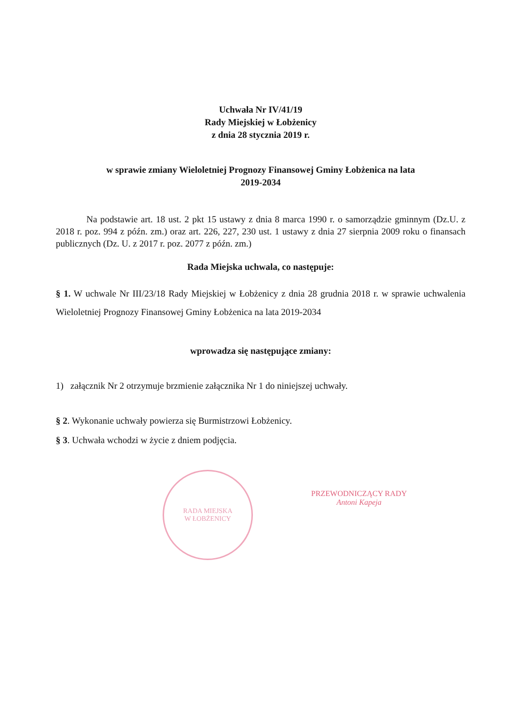Uchwała Nr IV/41/19
Rady Miejskiej w Łobżenicy
z dnia 28 stycznia 2019 r.
w sprawie zmiany Wieloletniej Prognozy Finansowej Gminy Łobżenica na lata
2019-2034
Na podstawie art. 18 ust. 2 pkt 15 ustawy z dnia 8 marca 1990 r. o samorządzie gminnym (Dz.U. z 2018 r. poz. 994 z późn. zm.) oraz art. 226, 227, 230 ust. 1 ustawy z dnia 27 sierpnia 2009 roku o finansach publicznych (Dz. U. z 2017 r. poz. 2077 z późn. zm.)
Rada Miejska uchwala, co następuje:
§ 1. W uchwale Nr III/23/18 Rady Miejskiej w Łobżenicy z dnia 28 grudnia 2018 r. w sprawie uchwalenia Wieloletniej Prognozy Finansowej Gminy Łobżenica na lata 2019-2034
wprowadza się następujące zmiany:
1) załącznik Nr 2 otrzymuje brzmienie załącznika Nr 1 do niniejszej uchwały.
§ 2. Wykonanie uchwały powierza się Burmistrzowi Łobżenicy.
§ 3. Uchwała wchodzi w życie z dniem podjęcia.
RADA MIEJSKA
W ŁOBŻENICY
PRZEWODNICZĄCY RADY
Antoni Kapeja